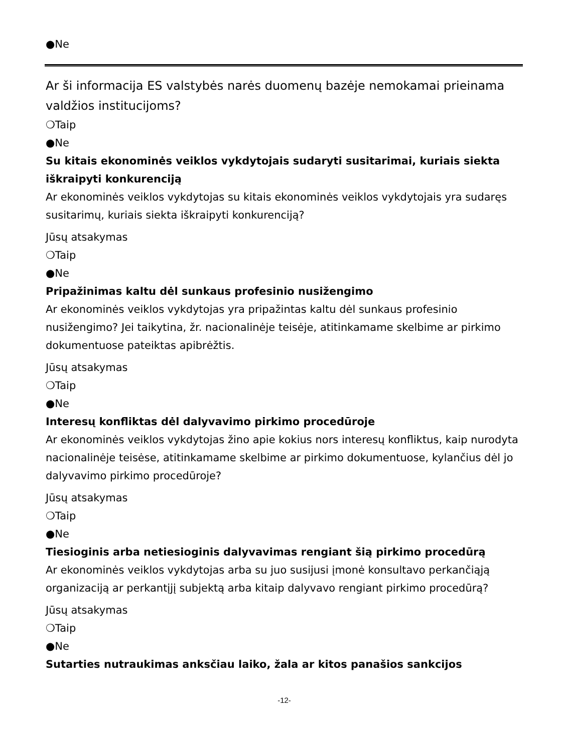●Ne
Ar ši informacija ES valstybės narės duomenų bazėje nemokamai prieinama valdžios institucijoms?
❍Taip
●Ne
Su kitais ekonominės veiklos vykdytojais sudaryti susitarimai, kuriais siekta iškraipyti konkurenciją
Ar ekonominės veiklos vykdytojas su kitais ekonominės veiklos vykdytojais yra sudaręs susitarimų, kuriais siekta iškraipyti konkurenciją?
Jūsų atsakymas
❍Taip
●Ne
Pripažinimas kaltu dėl sunkaus profesinio nusižengimo
Ar ekonominės veiklos vykdytojas yra pripažintas kaltu dėl sunkaus profesinio nusižengimo? Jei taikytina, žr. nacionalinėje teisėje, atitinkamame skelbime ar pirkimo dokumentuose pateiktas apibrėžtis.
Jūsų atsakymas
❍Taip
●Ne
Interesų konfliktas dėl dalyvavimo pirkimo procedūroje
Ar ekonominės veiklos vykdytojas žino apie kokius nors interesų konfliktus, kaip nurodyta nacionalinėje teisėse, atitinkamame skelbime ar pirkimo dokumentuose, kylančius dėl jo dalyvavimo pirkimo procedūroje?
Jūsų atsakymas
❍Taip
●Ne
Tiesioginis arba netiesioginis dalyvavimas rengiant šią pirkimo procedūrą
Ar ekonominės veiklos vykdytojas arba su juo susijusi įmonė konsultavo perkančiąją organizaciją ar perkantįjį subjektą arba kitaip dalyvavo rengiant pirkimo procedūrą?
Jūsų atsakymas
❍Taip
●Ne
Sutarties nutraukimas anksčiau laiko, žala ar kitos panašios sankcijos
-12-